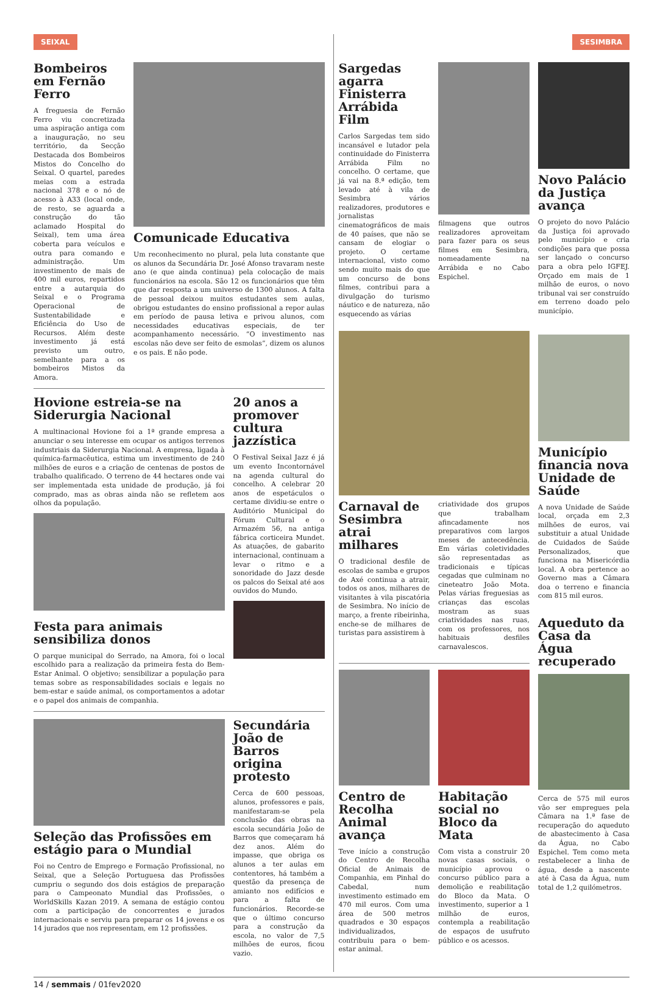SEIXAL
Bombeiros em Fernão Ferro
A freguesia de Fernão Ferro viu concretizada uma aspiração antiga com a inauguração, no seu território, da Secção Destacada dos Bombeiros Mistos do Concelho do Seixal. O quartel, paredes meias com a estrada nacional 378 e o nó de acesso à A33 (local onde, de resto, se aguarda a construção do tão aclamado Hospital do Seixal), tem uma área coberta para veículos e outra para comando e administração. Um investimento de mais de 400 mil euros, repartidos entre a autarquia do Seixal e o Programa Operacional de Sustentabilidade e Eficiência do Uso de Recursos. Além deste investimento já está previsto um outro, semelhante para a os bombeiros Mistos da Amora.
Comunicade Educativa
Um reconhecimento no plural, pela luta constante que os alunos da Secundária Dr. José Afonso travaram neste ano (e que ainda continua) pela colocação de mais funcionários na escola. São 12 os funcionários que têm que dar resposta a um universo de 1300 alunos. A falta de pessoal deixou muitos estudantes sem aulas, obrigou estudantes do ensino profissional a repor aulas em período de pausa letiva e privou alunos, com necessidades educativas especiais, de ter acompanhamento necessário. “O investimento nas escolas não deve ser feito de esmolas”, dizem os alunos e os pais. E não pode.
Hovione estreia-se na Siderurgia Nacional
A multinacional Hovione foi a 1ª grande empresa a anunciar o seu interesse em ocupar os antigos terrenos industriais da Siderurgia Nacional. A empresa, ligada à química-farmacêutica, estima um investimento de 240 milhões de euros e a criação de centenas de postos de trabalho qualificado. O terreno de 44 hectares onde vai ser implementada esta unidade de produção, já foi comprado, mas as obras ainda não se refletem aos olhos da população.
Festa para animais sensibiliza donos
O parque municipal do Serrado, na Amora, foi o local escolhido para a realização da primeira festa do Bem-Estar Animal. O objetivo; sensibilizar a população para temas sobre as responsabilidades sociais e legais no bem-estar e saúde animal, os comportamentos a adotar e o papel dos animais de companhia.
20 anos a promover cultura jazzística
O Festival Seixal Jazz é já um evento Incontornável na agenda cultural do concelho. A celebrar 20 anos de espetáculos o certame dividiu-se entre o Auditório Municipal do Fórum Cultural e o Armazém 56, na antiga fábrica corticeira Mundet. As atuações, de gabarito internacional, continuam a levar o ritmo e a sonoridade do Jazz desde os palcos do Seixal até aos ouvidos do Mundo.
Seleção das Profissões em estágio para o Mundial
Foi no Centro de Emprego e Formação Profissional, no Seixal, que a Seleção Portuguesa das Profissões cumpriu o segundo dos dois estágios de preparação para o Campeonato Mundial das Profissões, o WorldSkills Kazan 2019. A semana de estágio contou com a participação de concorrentes e jurados internacionais e serviu para preparar os 14 jovens e os 14 jurados que nos representam, em 12 profissões.
Secundária João de Barros origina protesto
Cerca de 600 pessoas, alunos, professores e pais, manifestaram-se pela conclusão das obras na escola secundária João de Barros que começaram há dez anos. Além do impasse, que obriga os alunos a ter aulas em contentores, há também a questão da presença de amianto nos edifícios e para a falta de funcionários. Recorde-se que o último concurso para a construção da escola, no valor de 7,5 milhões de euros, ficou vazio.
SESIMBRA
Sargedas agarra Finisterra Arrábida Film
Carlos Sargedas tem sido incansável e lutador pela continuidade do Finisterra Arrábida Film no concelho. O certame, que já vai na 8.ª edição, tem levado até à vila de Sesimbra vários realizadores, produtores e jornalistas cinematográficos de mais de 40 países, que não se cansam de elogiar o projeto. O certame internacional, visto como sendo muito mais do que um concurso de bons filmes, contribui para a divulgação do turismo náutico e de natureza, não esquecendo as várias
filmagens que outros realizadores aproveitam para fazer para os seus filmes em Sesimbra, nomeadamente na Arrábida e no Cabo Espichel.
Carnaval de Sesimbra atrai milhares
O tradicional desfile de escolas de samba e grupos de Axé continua a atrair, todos os anos, milhares de visitantes à vila piscatória de Sesimbra. No início de março, a frente ribeirinha, enche-se de milhares de turistas para assistirem à
criatividade dos grupos que trabalham afincadamente nos preparativos com largos meses de antecedência. Em várias coletividades são representadas as tradicionais e típicas cegadas que culminam no cineteatro João Mota. Pelas várias freguesias as crianças das escolas mostram as suas criatividades nas ruas, com os professores, nos habituais desfiles carnavalescos.
Centro de Recolha Animal avança
Teve início a construção do Centro de Recolha Oficial de Animais de Companhia, em Pinhal do Cabedal, num investimento estimado em 470 mil euros. Com uma área de 500 metros quadrados e 30 espaços individualizados, contribuiu para o bem-estar animal.
Habitação social no Bloco da Mata
Com vista a construir 20 novas casas sociais, o município aprovou o concurso público para a demolição e reabilitação do Bloco da Mata. O investimento, superior a 1 milhão de euros, contempla a reabilitação de espaços de usufruto público e os acessos.
Novo Palácio da Justiça avança
O projeto do novo Palácio da Justiça foi aprovado pelo município e cria condições para que possa ser lançado o concurso para a obra pelo IGFEJ. Orçado em mais de 1 milhão de euros, o novo tribunal vai ser construído em terreno doado pelo município.
Município financia nova Unidade de Saúde
A nova Unidade de Saúde local, orçada em 2,3 milhões de euros, vai substituir a atual Unidade de Cuidados de Saúde Personalizados, que funciona na Misericórdia local. A obra pertence ao Governo mas a Câmara doa o terreno e financia com 815 mil euros.
Aqueduto da Casa da Água recuperado
Cerca de 575 mil euros vão ser empregues pela Câmara na 1.ª fase de recuperação do aqueduto de abastecimento à Casa da Água, no Cabo Espichel. Tem como meta restabelecer a linha de água, desde a nascente até à Casa da Água, num total de 1,2 quilómetros.
14 / semmais / 01fev2020